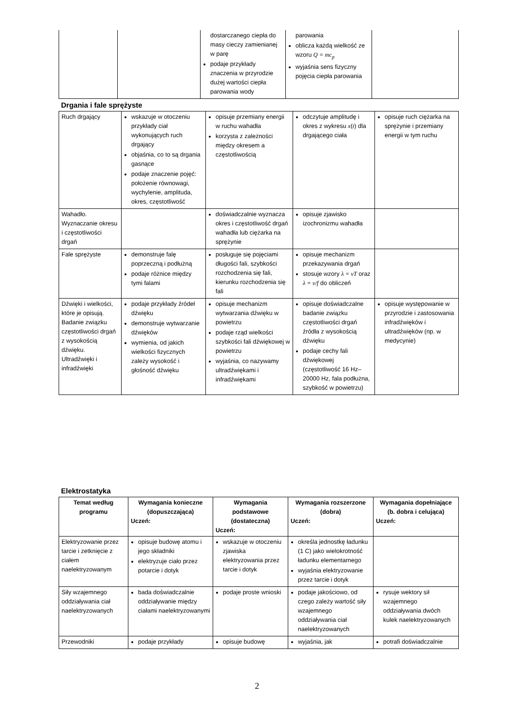| | | dostarczanego ciepła do masy cieczy zamienianej w parę podaje przykłady znaczenia w przyrodzie dużej wartości ciepła parowania wody | parowania oblicza każdą wielkość ze wzoru Q = mc<sub>p</sub> wyjaśnia sens fizyczny pojęcia ciepła parowania | |
Drgania i fale sprężyste
| Ruch drgający | wskazuje w otoczeniu przykłady ciał wykonujących ruch drgający objaśnia, co to są drgania gasnące podaje znaczenie pojęć: położenie równowagi, wychylenie, amplituda, okres, częstotliwość | opisuje przemiany energii w ruchu wahadła korzysta z zależności między okresem a częstotliwością | odczytuje amplitudę i okres z wykresu x ( t ) dla drgającego ciała | opisuje ruch ciężarka na sprężynie i przemiany energii w tym ruchu |
| Wahadło. Wyznaczanie okresu i częstotliwości drgań | | doświadczalnie wyznacza okres i częstotliwość drgań wahadła lub ciężarka na sprężynie | opisuje zjawisko izochronizmu wahadła | |
| Fale sprężyste | demonstruje falę poprzeczną i podłużną podaje różnice między tymi falami | posługuje się pojęciami długości fali, szybkości rozchodzenia się fali, kierunku rozchodzenia się fali | opisuje mechanizm przekazywania drgań stosuje wzory λ = vT oraz λ = v/f do obliczeń | |
| Dźwięki i wielkości, które je opisują. Badanie związku częstotliwości drgań z wysokością dźwięku. Ultradźwięki i infradźwięki | podaje przykłady źródeł dźwięku demonstruje wytwarzanie dźwięków wymienia, od jakich wielkości fizycznych zależy wysokość i głośność dźwięku | opisuje mechanizm wytwarzania dźwięku w powietrzu podaje rząd wielkości szybkości fali dźwiękowej w powietrzu wyjaśnia, co nazywamy ultradźwiękami i infradźwiękami | opisuje doświadczalne badanie związku częstotliwości drgań źródła z wysokością dźwięku podaje cechy fali dźwiękowej (częstotliwość 16 Hz–20000 Hz, fala podłużna, szybkość w powietrzu) | opisuje występowanie w przyrodzie i zastosowania infradźwięków i ultradźwięków (np. w medycynie) |
Elektrostatyka
| Temat według programu | Wymagania konieczne (dopuszczająca) Uczeń: | Wymagania podstawowe (dostateczna) Uczeń: | Wymagania rozszerzone (dobra) Uczeń: | Wymagania dopełniające (b. dobra i celująca) Uczeń: |
| --- | --- | --- | --- | --- |
| Elektryzowanie przez tarcie i zetknięcie z ciałem naelektryzowanym | opisuje budowę atomu i jego składniki elektryzuje ciało przez potarcie i dotyk | wskazuje w otoczeniu zjawiska elektryzowania przez tarcie i dotyk | określa jednostkę ładunku (1 C) jako wielokrotność ładunku elementarnego wyjaśnia elektryzowanie przez tarcie i dotyk | |
| Siły wzajemnego oddziaływania ciał naelektryzowanych | bada doświadczalnie oddziaływanie między ciałami naelektryzowanymi | podaje proste wnioski | podaje jakościowo, od czego zależy wartość siły wzajemnego oddziaływania ciał naelektryzowanych | rysuje wektory sił wzajemnego oddziaływania dwóch kulek naelektryzowanych |
| Przewodniki | podaje przykłady | opisuje budowę | wyjaśnia, jak | potrafi doświadczalnie |
2